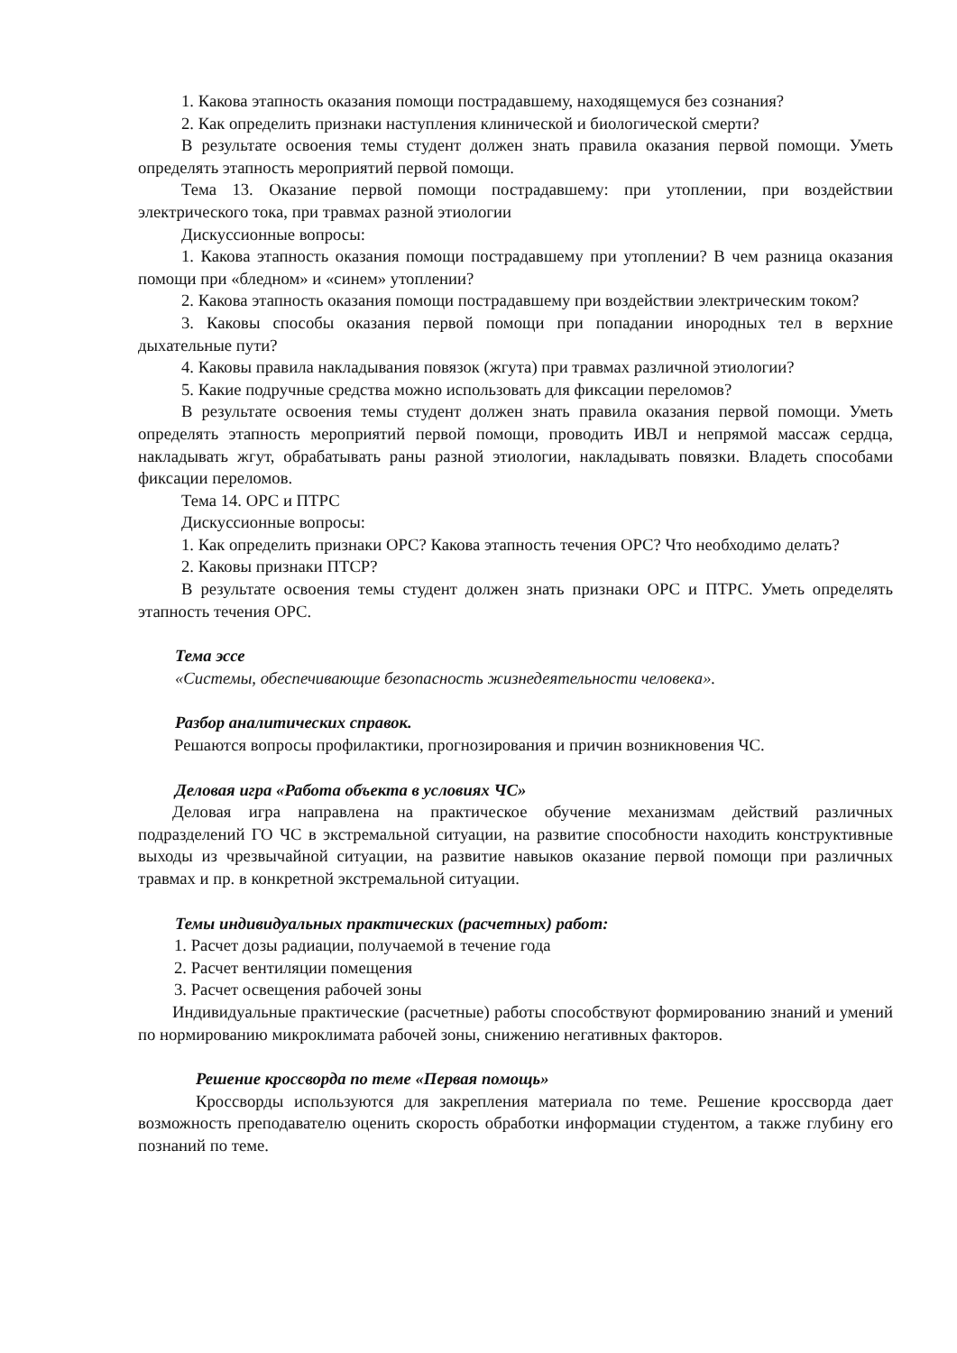1. Какова этапность оказания помощи пострадавшему, находящемуся без сознания?
2. Как определить признаки наступления клинической и биологической смерти?
В результате освоения темы студент должен знать правила оказания первой помощи. Уметь определять этапность мероприятий первой помощи.
Тема 13. Оказание первой помощи пострадавшему: при утоплении, при воздействии электрического тока, при травмах разной этиологии
Дискуссионные вопросы:
1. Какова этапность оказания помощи пострадавшему при утоплении? В чем разница оказания помощи при «бледном» и «синем» утоплении?
2. Какова этапность оказания помощи пострадавшему при воздействии электрическим током?
3. Каковы способы оказания первой помощи при попадании инородных тел в верхние дыхательные пути?
4. Каковы правила накладывания повязок (жгута) при травмах различной этиологии?
5. Какие подручные средства можно использовать для фиксации переломов?
В результате освоения темы студент должен знать правила оказания первой помощи. Уметь определять этапность мероприятий первой помощи, проводить ИВЛ и непрямой массаж сердца, накладывать жгут, обрабатывать раны разной этиологии, накладывать повязки. Владеть способами фиксации переломов.
Тема 14. ОРС и ПТРС
Дискуссионные вопросы:
1. Как определить признаки ОРС? Какова этапность течения ОРС? Что необходимо делать?
2. Каковы признаки ПТСР?
В результате освоения темы студент должен знать признаки ОРС и ПТРС. Уметь определять этапность течения ОРС.
Тема эссе
«Системы, обеспечивающие безопасность жизнедеятельности человека».
Разбор аналитических справок.
Решаются вопросы профилактики, прогнозирования и причин возникновения ЧС.
Деловая игра «Работа объекта в условиях ЧС»
Деловая игра направлена на практическое обучение механизмам действий различных подразделений ГО ЧС в экстремальной ситуации, на развитие способности находить конструктивные выходы из чрезвычайной ситуации, на развитие навыков оказание первой помощи при различных травмах и пр. в конкретной экстремальной ситуации.
Темы индивидуальных практических (расчетных) работ:
1. Расчет дозы радиации, получаемой в течение года
2. Расчет вентиляции помещения
3. Расчет освещения рабочей зоны
Индивидуальные практические (расчетные) работы способствуют формированию знаний и умений по нормированию микроклимата рабочей зоны, снижению негативных факторов.
Решение кроссворда по теме «Первая помощь»
Кроссворды используются для закрепления материала по теме. Решение кроссворда дает возможность преподавателю оценить скорость обработки информации студентом, а также глубину его познаний по теме.